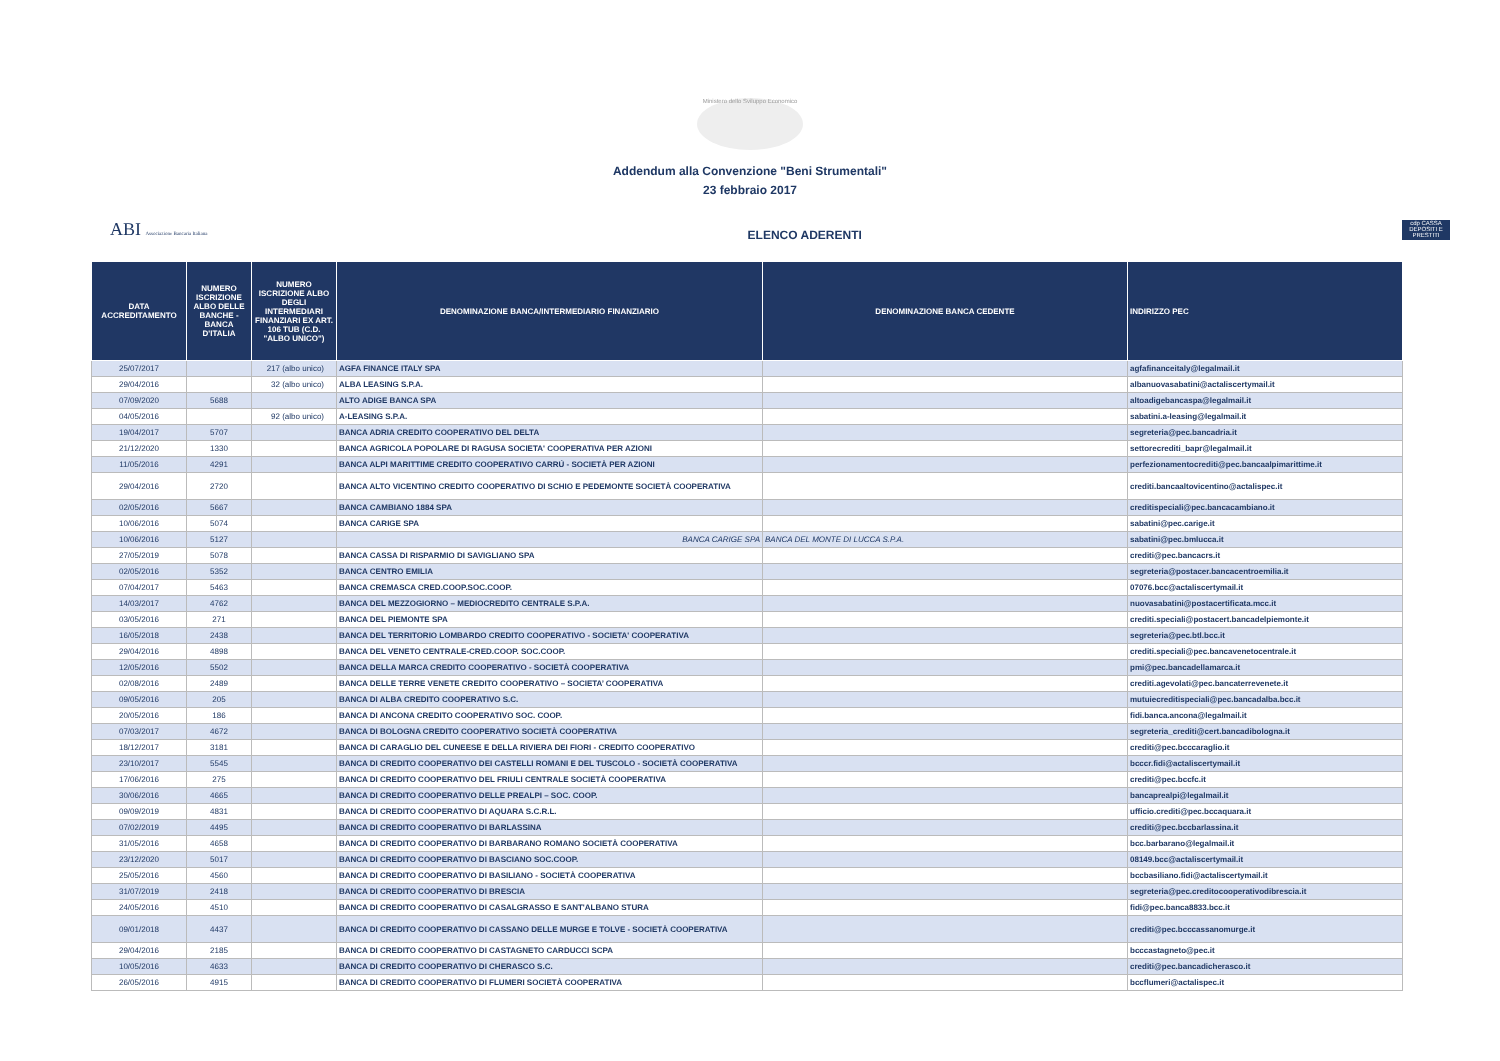Ministero dello Sviluppo Economico
Addendum alla Convenzione "Beni Strumentali"
23 febbraio 2017
ABI Associazione Bancaria Italiana
ELENCO ADERENTI
cdp CASSA DEPOSITI E PRESTITI
| DATA ACCREDITAMENTO | NUMERO ISCRIZIONE ALBO DELLE BANCHE - BANCA D'ITALIA | NUMERO ISCRIZIONE ALBO DEGLI INTERMEDIARI FINANZIARI EX ART. 106 TUB (C.D. "ALBO UNICO") | DENOMINAZIONE BANCA/INTERMEDIARIO FINANZIARIO | DENOMINAZIONE BANCA CEDENTE | INDIRIZZO PEC |
| --- | --- | --- | --- | --- | --- |
| 25/07/2017 | | 217 (albo unico) | AGFA FINANCE ITALY SPA | | agfafinanceitaly@legalmail.it |
| 29/04/2016 | | 32 (albo unico) | ALBA LEASING S.P.A. | | albanuovasabatini@actaliscertymail.it |
| 07/09/2020 | 5688 | | ALTO ADIGE BANCA SPA | | altoadigebancaspa@legalmail.it |
| 04/05/2016 | | 92 (albo unico) | A-LEASING S.P.A. | | sabatini.a-leasing@legalmail.it |
| 19/04/2017 | 5707 | | BANCA ADRIA CREDITO COOPERATIVO DEL DELTA | | segreteria@pec.bancadria.it |
| 21/12/2020 | 1330 | | BANCA AGRICOLA POPOLARE DI RAGUSA SOCIETA' COOPERATIVA PER AZIONI | | settorecrediti_bapr@legalmail.it |
| 11/05/2016 | 4291 | | BANCA ALPI MARITTIME CREDITO COOPERATIVO CARRÚ - SOCIETÀ PER AZIONI | | perfezionamentocrediti@pec.bancaalpimarittime.it |
| 29/04/2016 | 2720 | | BANCA ALTO VICENTINO CREDITO COOPERATIVO DI SCHIO E PEDEMONTE SOCIETÀ COOPERATIVA | | crediti.bancaaltovicentino@actalispec.it |
| 02/05/2016 | 5667 | | BANCA CAMBIANO 1884 SPA | | creditispeciali@pec.bancacambiano.it |
| 10/06/2016 | 5074 | | BANCA CARIGE SPA | | sabatini@pec.carige.it |
| 10/06/2016 | 5127 | | BANCA CARIGE SPA | BANCA DEL MONTE DI LUCCA S.P.A. | sabatini@pec.bmlucca.it |
| 27/05/2019 | 5078 | | BANCA CASSA DI RISPARMIO DI SAVIGLIANO SPA | | crediti@pec.bancacrs.it |
| 02/05/2016 | 5352 | | BANCA CENTRO EMILIA | | segreteria@postacer.bancacentroemilia.it |
| 07/04/2017 | 5463 | | BANCA CREMASCA CRED.COOP.SOC.COOP. | | 07076.bcc@actaliscertymail.it |
| 14/03/2017 | 4762 | | BANCA DEL MEZZOGIORNO – MEDIOCREDITO CENTRALE S.P.A. | | nuovasabatini@postacertificata.mcc.it |
| 03/05/2016 | 271 | | BANCA DEL PIEMONTE SPA | | crediti.speciali@postacert.bancadelpiemonte.it |
| 16/05/2018 | 2438 | | BANCA DEL TERRITORIO LOMBARDO CREDITO COOPERATIVO - SOCIETA' COOPERATIVA | | segreteria@pec.btl.bcc.it |
| 29/04/2016 | 4898 | | BANCA DEL VENETO CENTRALE-CRED.COOP. SOC.COOP. | | crediti.speciali@pec.bancavenetocentrale.it |
| 12/05/2016 | 5502 | | BANCA DELLA MARCA CREDITO COOPERATIVO - SOCIETÀ COOPERATIVA | | pmi@pec.bancadellamarca.it |
| 02/08/2016 | 2489 | | BANCA DELLE TERRE VENETE CREDITO COOPERATIVO – SOCIETA’ COOPERATIVA | | crediti.agevolati@pec.bancaterrevenete.it |
| 09/05/2016 | 205 | | BANCA DI ALBA CREDITO COOPERATIVO S.C. | | mutuiecreditispeciali@pec.bancadalba.bcc.it |
| 20/05/2016 | 186 | | BANCA DI ANCONA CREDITO COOPERATIVO SOC. COOP. | | fidi.banca.ancona@legalmail.it |
| 07/03/2017 | 4672 | | BANCA DI BOLOGNA CREDITO COOPERATIVO SOCIETÀ COOPERATIVA | | segreteria_crediti@cert.bancadibologna.it |
| 18/12/2017 | 3181 | | BANCA DI CARAGLIO DEL CUNEESE E DELLA RIVIERA DEI FIORI - CREDITO COOPERATIVO | | crediti@pec.bcccaraglio.it |
| 23/10/2017 | 5545 | | BANCA DI CREDITO COOPERATIVO DEI CASTELLI ROMANI E DEL TUSCOLO - SOCIETÀ COOPERATIVA | | bcccr.fidi@actaliscertymail.it |
| 17/06/2016 | 275 | | BANCA DI CREDITO COOPERATIVO DEL FRIULI CENTRALE SOCIETÀ COOPERATIVA | | crediti@pec.bccfc.it |
| 30/06/2016 | 4665 | | BANCA DI CREDITO COOPERATIVO DELLE PREALPI – SOC. COOP. | | bancaprealpi@legalmail.it |
| 09/09/2019 | 4831 | | BANCA DI CREDITO COOPERATIVO DI AQUARA S.C.R.L. | | ufficio.crediti@pec.bccaquara.it |
| 07/02/2019 | 4495 | | BANCA DI CREDITO COOPERATIVO DI BARLASSINA | | crediti@pec.bccbarlassina.it |
| 31/05/2016 | 4658 | | BANCA DI CREDITO COOPERATIVO DI BARBARANO ROMANO SOCIETÀ COOPERATIVA | | bcc.barbarano@legalmail.it |
| 23/12/2020 | 5017 | | BANCA DI CREDITO COOPERATIVO DI BASCIANO SOC.COOP. | | 08149.bcc@actaliscertymail.it |
| 25/05/2016 | 4560 | | BANCA DI CREDITO COOPERATIVO DI BASILIANO - SOCIETÀ COOPERATIVA | | bccbasiliano.fidi@actaliscertymail.it |
| 31/07/2019 | 2418 | | BANCA DI CREDITO COOPERATIVO DI BRESCIA | | segreteria@pec.creditocooperativodibrescia.it |
| 24/05/2016 | 4510 | | BANCA DI CREDITO COOPERATIVO DI CASALGRASSO E SANT'ALBANO STURA | | fidi@pec.banca8833.bcc.it |
| 09/01/2018 | 4437 | | BANCA DI CREDITO COOPERATIVO DI CASSANO DELLE MURGE E TOLVE - SOCIETÀ COOPERATIVA | | crediti@pec.bcccassanomurge.it |
| 29/04/2016 | 2185 | | BANCA DI CREDITO COOPERATIVO DI CASTAGNETO CARDUCCI SCPA | | bcccastagneto@pec.it |
| 10/05/2016 | 4633 | | BANCA DI CREDITO COOPERATIVO DI CHERASCO S.C. | | crediti@pec.bancadicherasco.it |
| 26/05/2016 | 4915 | | BANCA DI CREDITO COOPERATIVO DI FLUMERI SOCIETÀ COOPERATIVA | | bccflumeri@actalispec.it |